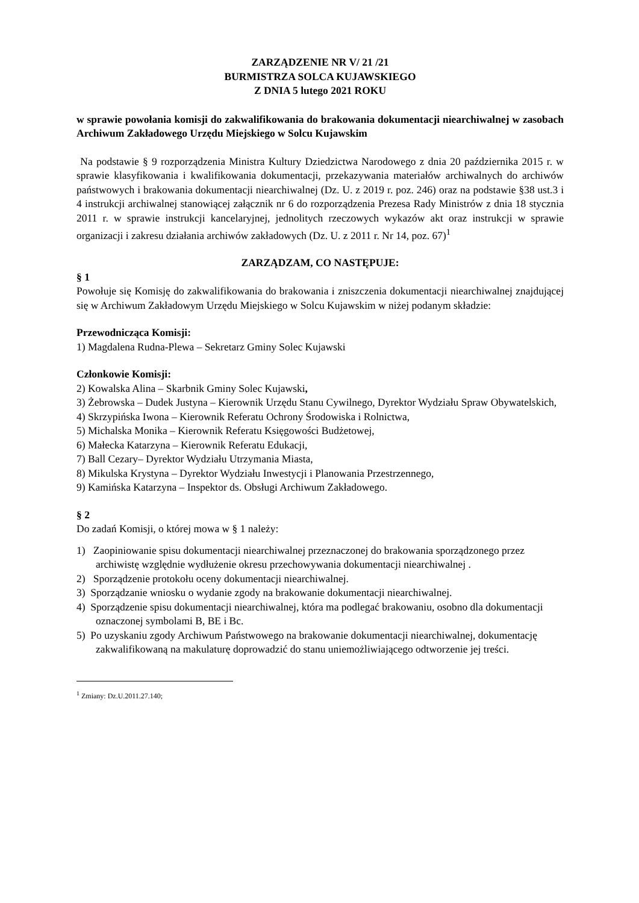ZARZĄDZENIE NR V/ 21 /21
BURMISTRZA SOLCA KUJAWSKIEGO
Z DNIA 5 lutego 2021 ROKU
w sprawie powołania komisji do zakwalifikowania do brakowania dokumentacji niearchiwalnej w zasobach Archiwum Zakładowego Urzędu Miejskiego w Solcu Kujawskim
Na podstawie § 9 rozporządzenia Ministra Kultury Dziedzictwa Narodowego z dnia 20 października 2015 r. w sprawie klasyfikowania i kwalifikowania dokumentacji, przekazywania materiałów archiwalnych do archiwów państwowych i brakowania dokumentacji niearchiwalnej (Dz. U. z 2019 r. poz. 246) oraz na podstawie §38 ust.3 i 4 instrukcji archiwalnej stanowiącej załącznik nr 6 do rozporządzenia Prezesa Rady Ministrów z dnia 18 stycznia 2011 r. w sprawie instrukcji kancelaryjnej, jednolitych rzeczowych wykazów akt oraz instrukcji w sprawie organizacji i zakresu działania archiwów zakładowych (Dz. U. z 2011 r. Nr 14, poz. 67)<sup>1</sup>
ZARZĄDZAM, CO NASTĘPUJE:
§ 1
Powołuje się Komisję do zakwalifikowania do brakowania i zniszczenia dokumentacji niearchiwalnej znajdującej się w Archiwum Zakładowym Urzędu Miejskiego w Solcu Kujawskim w niżej podanym składzie:
Przewodnicząca Komisji:
1) Magdalena Rudna-Plewa – Sekretarz Gminy Solec Kujawski
Członkowie Komisji:
2) Kowalska Alina – Skarbnik Gminy Solec Kujawski,
3) Żebrowska – Dudek Justyna – Kierownik Urzędu Stanu Cywilnego, Dyrektor Wydziału Spraw Obywatelskich,
4) Skrzypińska Iwona – Kierownik Referatu Ochrony Środowiska i Rolnictwa,
5) Michalska Monika – Kierownik Referatu Księgowości Budżetowej,
6) Małecka Katarzyna – Kierownik Referatu Edukacji,
7) Ball Cezary– Dyrektor Wydziału Utrzymania Miasta,
8) Mikulska Krystyna – Dyrektor Wydziału Inwestycji i Planowania Przestrzennego,
9) Kamińska Katarzyna – Inspektor ds. Obsługi Archiwum Zakładowego.
§ 2
Do zadań Komisji, o której mowa w § 1 należy:
1) Zaopiniowanie spisu dokumentacji niearchiwalnej przeznaczonej do brakowania sporządzonego przez archiwistę względnie wydłużenie okresu przechowywania dokumentacji niearchiwalnej .
2) Sporządzenie protokołu oceny dokumentacji niearchiwalnej.
3) Sporządzanie wniosku o wydanie zgody na brakowanie dokumentacji niearchiwalnej.
4) Sporządzenie spisu dokumentacji niearchiwalnej, która ma podlegać brakowaniu, osobno dla dokumentacji oznaczonej symbolami B, BE i Bc.
5) Po uzyskaniu zgody Archiwum Państwowego na brakowanie dokumentacji niearchiwalnej, dokumentację zakwalifikowaną na makulaturę doprowadzić do stanu uniemożliwiającego odtworzenie jej treści.
<sup>1</sup> Zmiany: Dz.U.2011.27.140;